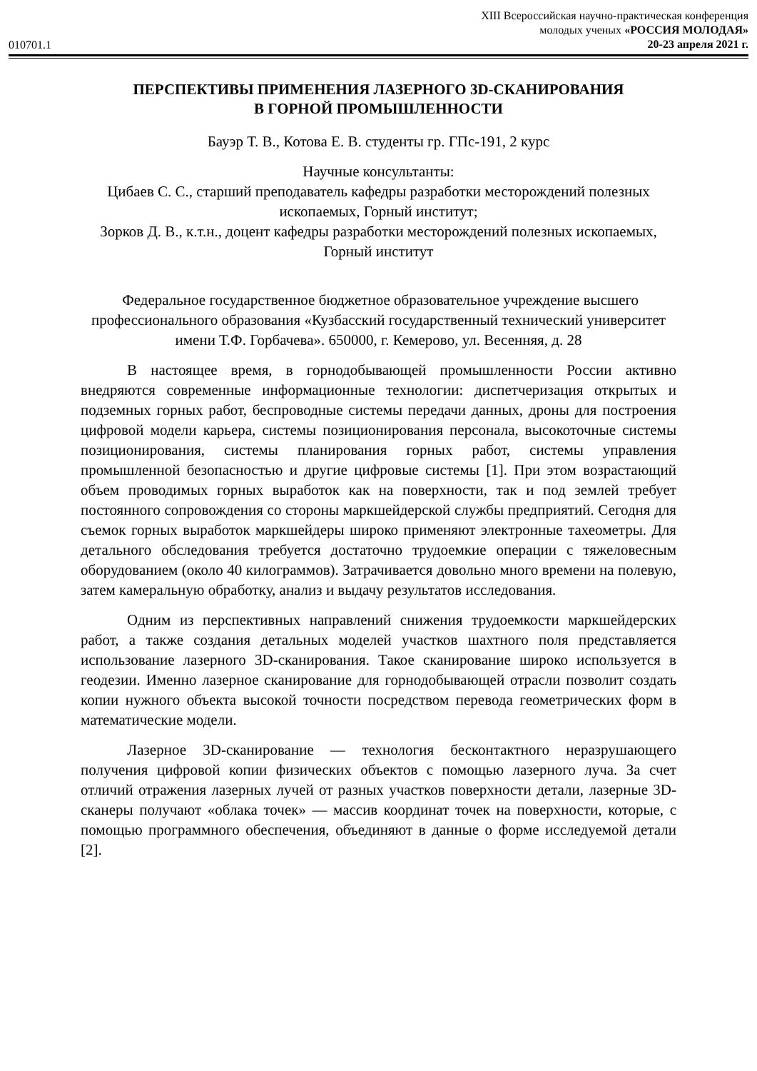010701.1
XIII Всероссийская научно-практическая конференция
молодых ученых «РОССИЯ МОЛОДАЯ»
20-23 апреля 2021 г.
ПЕРСПЕКТИВЫ ПРИМЕНЕНИЯ ЛАЗЕРНОГО 3D-СКАНИРОВАНИЯ
В ГОРНОЙ ПРОМЫШЛЕННОСТИ
Бауэр Т. В., Котова Е. В. студенты гр. ГПс-191, 2 курс
Научные консультанты:
Цибаев С. С., старший преподаватель кафедры разработки месторождений полезных ископаемых, Горный институт;
Зорков Д. В., к.т.н., доцент кафедры разработки месторождений полезных ископаемых, Горный институт
Федеральное государственное бюджетное образовательное учреждение высшего профессионального образования «Кузбасский государственный технический университет имени Т.Ф. Горбачева». 650000, г. Кемерово, ул. Весенняя, д. 28
В настоящее время, в горнодобывающей промышленности России активно внедряются современные информационные технологии: диспетчеризация открытых и подземных горных работ, беспроводные системы передачи данных, дроны для построения цифровой модели карьера, системы позиционирования персонала, высокоточные системы позиционирования, системы планирования горных работ, системы управления промышленной безопасностью и другие цифровые системы [1]. При этом возрастающий объем проводимых горных выработок как на поверхности, так и под землей требует постоянного сопровождения со стороны маркшейдерской службы предприятий. Сегодня для съемок горных выработок маркшейдеры широко применяют электронные тахеометры. Для детального обследования требуется достаточно трудоемкие операции с тяжеловесным оборудованием (около 40 килограммов). Затрачивается довольно много времени на полевую, затем камеральную обработку, анализ и выдачу результатов исследования.
Одним из перспективных направлений снижения трудоемкости маркшейдерских работ, а также создания детальных моделей участков шахтного поля представляется использование лазерного 3D-сканирования. Такое сканирование широко используется в геодезии. Именно лазерное сканирование для горнодобывающей отрасли позволит создать копии нужного объекта высокой точности посредством перевода геометрических форм в математические модели.
Лазерное 3D-сканирование — технология бесконтактного неразрушающего получения цифровой копии физических объектов с помощью лазерного луча. За счет отличий отражения лазерных лучей от разных участков поверхности детали, лазерные 3D-сканеры получают «облака точек» — массив координат точек на поверхности, которые, с помощью программного обеспечения, объединяют в данные о форме исследуемой детали [2].